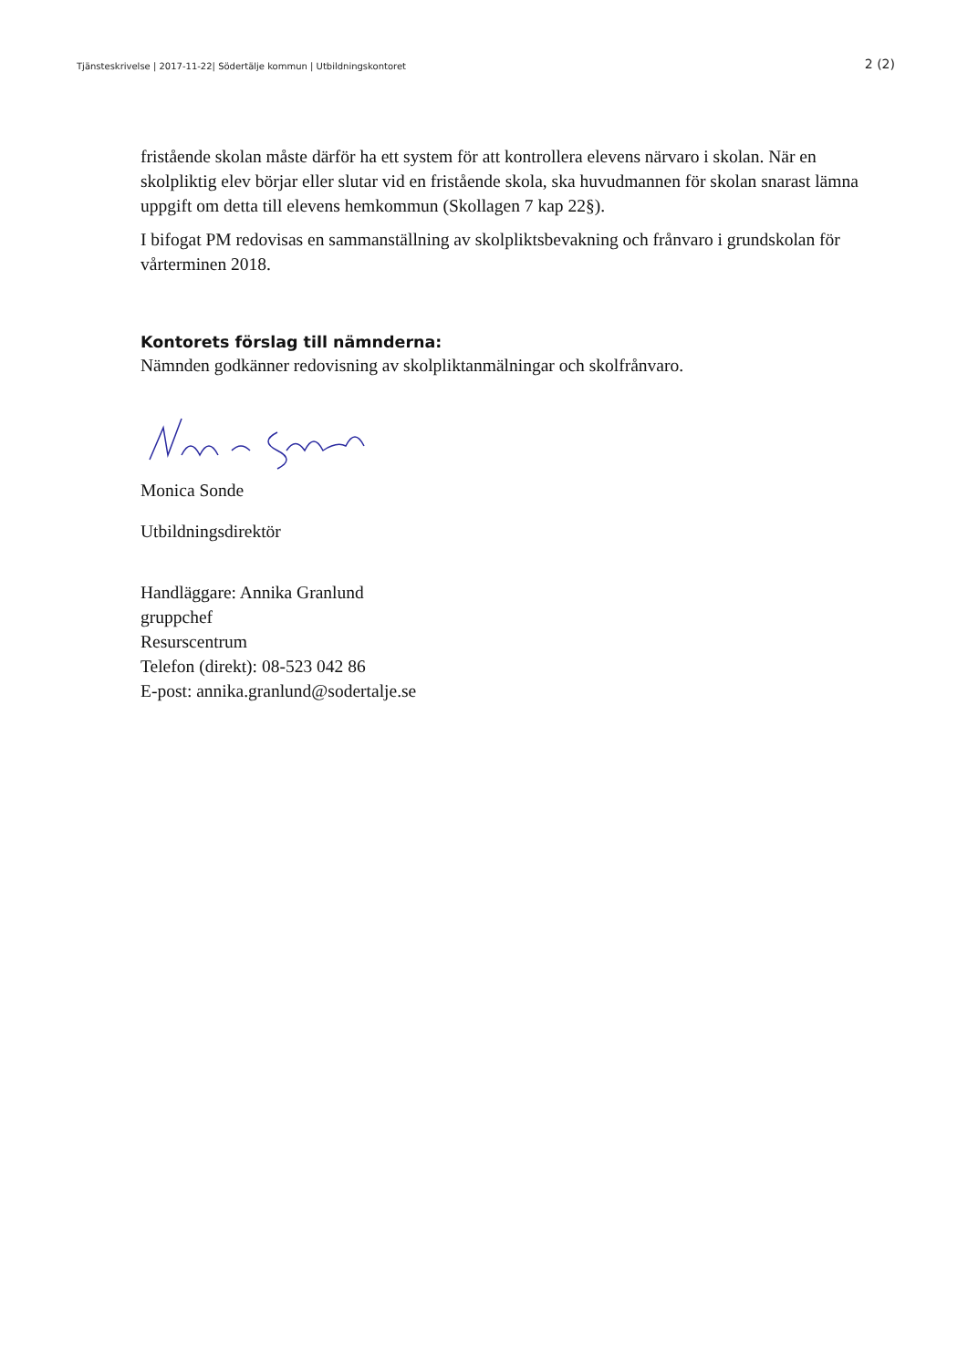Tjänsteskrivelse | 2017-11-22| Södertälje kommun | Utbildningskontoret 2 (2)
fristående skolan måste därför ha ett system för att kontrollera elevens närvaro i skolan. När en skolpliktig elev börjar eller slutar vid en fristående skola, ska huvudmannen för skolan snarast lämna uppgift om detta till elevens hemkommun (Skollagen 7 kap 22§).
I bifogat PM redovisas en sammanställning av skolpliktsbevakning och frånvaro i grundskolan för vårterminen 2018.
Kontorets förslag till nämnderna:
Nämnden godkänner redovisning av skolpliktanmälningar och skolfrånvaro.
Monica Sonde
Utbildningsdirektör
Handläggare: Annika Granlund
gruppchef
Resurscentrum
Telefon (direkt): 08-523 042 86
E-post: annika.granlund@sodertalje.se